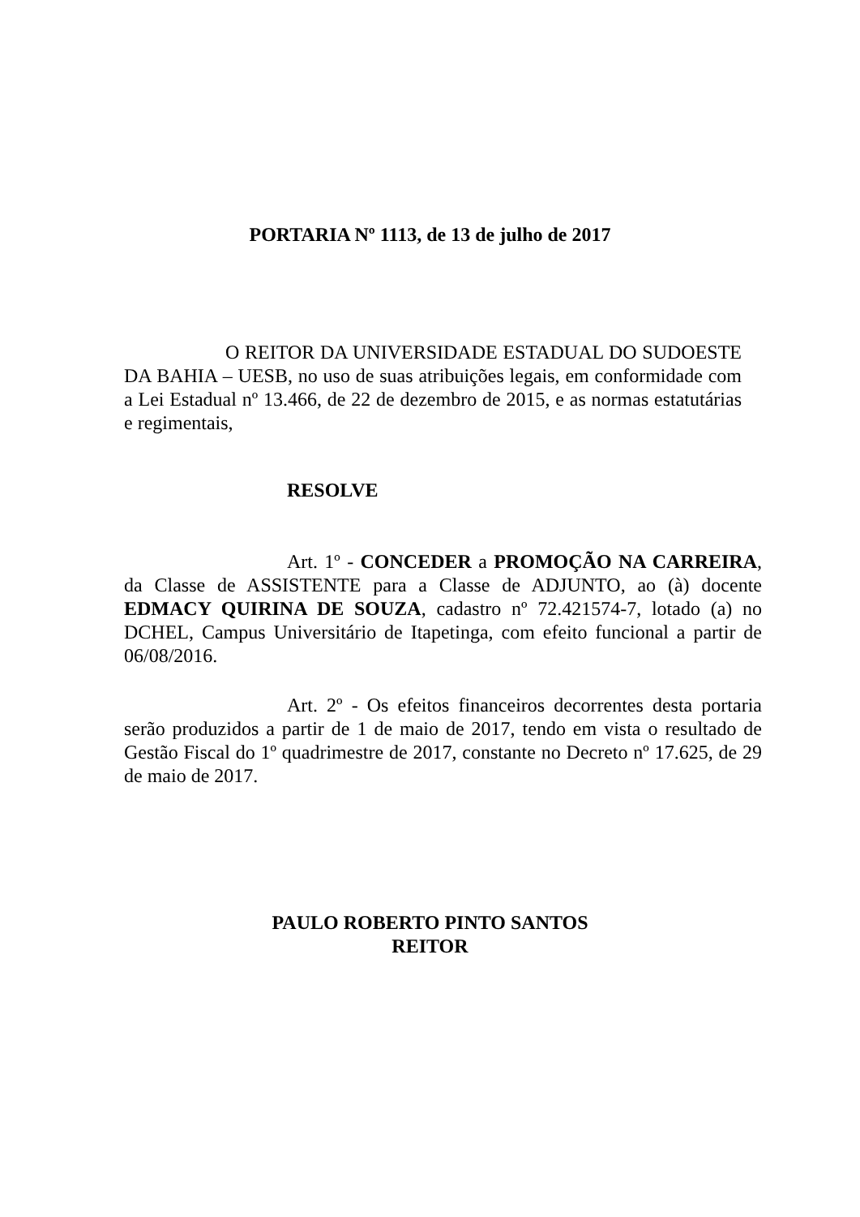PORTARIA Nº 1113, de 13 de julho de 2017
O REITOR DA UNIVERSIDADE ESTADUAL DO SUDOESTE DA BAHIA – UESB, no uso de suas atribuições legais, em conformidade com a Lei Estadual nº 13.466, de 22 de dezembro de 2015, e as normas estatutárias e regimentais,
RESOLVE
Art. 1º - CONCEDER a PROMOÇÃO NA CARREIRA, da Classe de ASSISTENTE para a Classe de ADJUNTO, ao (à) docente EDMACY QUIRINA DE SOUZA, cadastro nº 72.421574-7, lotado (a) no DCHEL, Campus Universitário de Itapetinga, com efeito funcional a partir de 06/08/2016.
Art. 2º - Os efeitos financeiros decorrentes desta portaria serão produzidos a partir de 1 de maio de 2017, tendo em vista o resultado de Gestão Fiscal do 1º quadrimestre de 2017, constante no Decreto nº 17.625, de 29 de maio de 2017.
PAULO ROBERTO PINTO SANTOS
REITOR